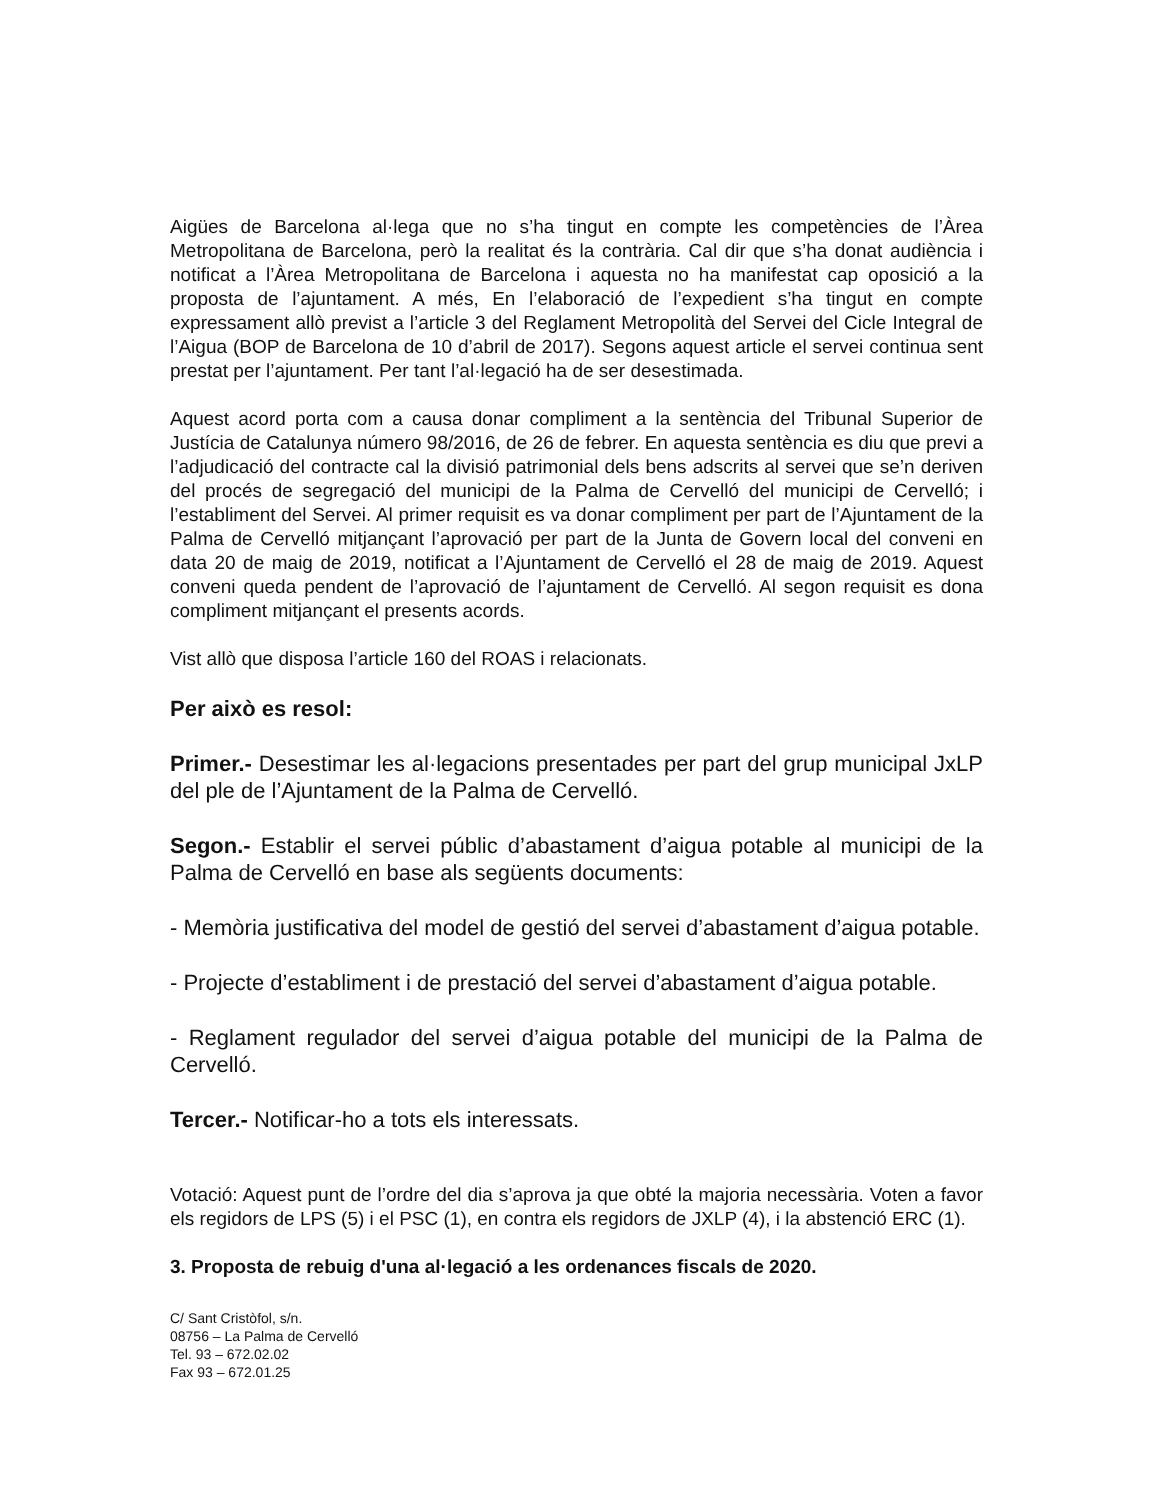Aigües de Barcelona al·lega que no s’ha tingut en compte les competències de l’Àrea Metropolitana de Barcelona, però la realitat és la contrària. Cal dir que s’ha donat audiència i notificat a l’Àrea Metropolitana de Barcelona i aquesta no ha manifestat cap oposició a la proposta de l’ajuntament. A més, En l’elaboració de l’expedient s’ha tingut en compte expressament allò previst a l’article 3 del Reglament Metropolità del Servei del Cicle Integral de l’Aigua (BOP de Barcelona de 10 d’abril de 2017). Segons aquest article el servei continua sent prestat per l’ajuntament. Per tant l’al·legació ha de ser desestimada.
Aquest acord porta com a causa donar compliment a la sentència del Tribunal Superior de Justícia de Catalunya número 98/2016, de 26 de febrer. En aquesta sentència es diu que previ a l’adjudicació del contracte cal la divisió patrimonial dels bens adscrits al servei que se’n deriven del procés de segregació del municipi de la Palma de Cervelló del municipi de Cervelló; i l’establiment del Servei. Al primer requisit es va donar compliment per part de l’Ajuntament de la Palma de Cervelló mitjançant l’aprovació per part de la Junta de Govern local del conveni en data 20 de maig de 2019, notificat a l’Ajuntament de Cervelló el 28 de maig de 2019. Aquest conveni queda pendent de l’aprovació de l’ajuntament de Cervelló. Al segon requisit es dona compliment mitjançant el presents acords.
Vist allò que disposa l’article 160 del ROAS i relacionats.
Per això es resol:
Primer.- Desestimar les al·legacions presentades per part del grup municipal JxLP del ple de l’Ajuntament de la Palma de Cervelló.
Segon.- Establir el servei públic d’abastament d’aigua potable al municipi de la Palma de Cervelló en base als següents documents:
- Memòria justificativa del model de gestió del servei d’abastament d’aigua potable.
- Projecte d’establiment i de prestació del servei d’abastament d’aigua potable.
- Reglament regulador del servei d’aigua potable del municipi de la Palma de Cervelló.
Tercer.- Notificar-ho a tots els interessats.
Votació: Aquest punt de l’ordre del dia s’aprova ja que obté la majoria necessària. Voten a favor els regidors de LPS (5) i el PSC (1), en contra els regidors de JXLP (4), i la abstenció ERC (1).
3. Proposta de rebuig d'una al·legació a les ordenances fiscals de 2020.
C/ Sant Cristòfol, s/n.
08756 – La Palma de Cervelló
Tel. 93 – 672.02.02
Fax 93 – 672.01.25